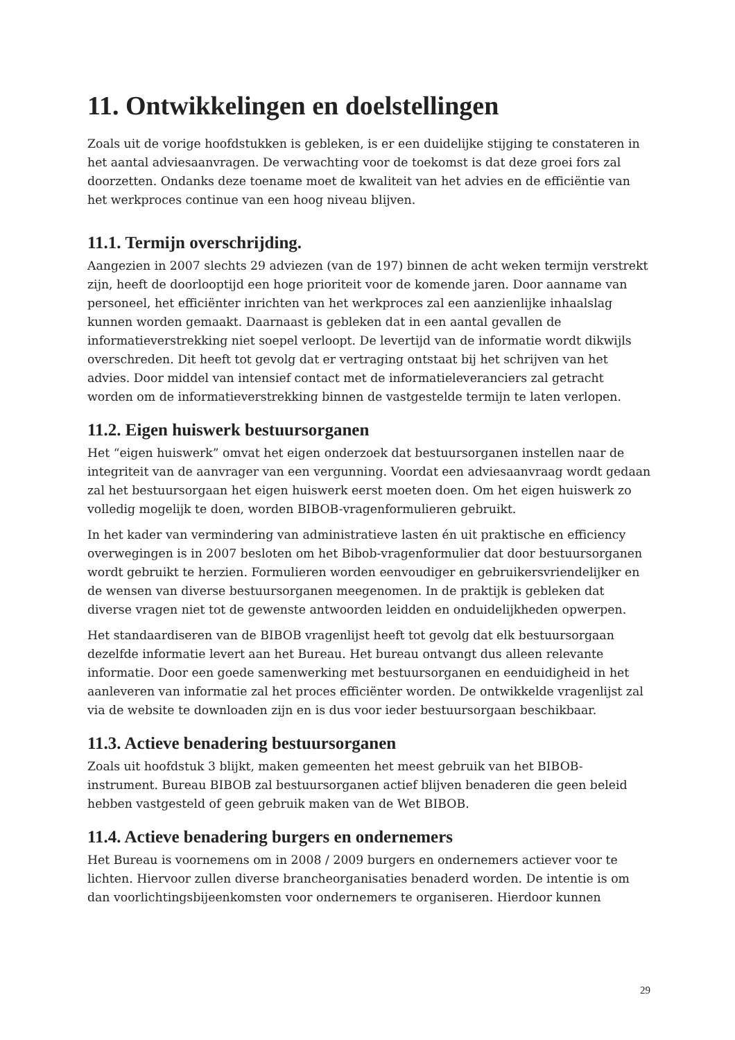11. Ontwikkelingen en doelstellingen
Zoals uit de vorige hoofdstukken is gebleken, is er een duidelijke stijging te constateren in het aantal adviesaanvragen. De verwachting voor de toekomst is dat deze groei fors zal doorzetten. Ondanks deze toename moet de kwaliteit van het advies en de efficiëntie van het werkproces continue van een hoog niveau blijven.
11.1. Termijn overschrijding.
Aangezien in 2007 slechts 29 adviezen (van de 197) binnen de acht weken termijn verstrekt zijn, heeft de doorlooptijd een hoge prioriteit voor de komende jaren. Door aanname van personeel, het efficiënter inrichten van het werkproces zal een aanzienlijke inhaalslag kunnen worden gemaakt. Daarnaast is gebleken dat in een aantal gevallen de informatieverstrekking niet soepel verloopt. De levertijd van de informatie wordt dikwijls overschreden. Dit heeft tot gevolg dat er vertraging ontstaat bij het schrijven van het advies. Door middel van intensief contact met de informatieleveranciers zal getracht worden om de informatieverstrekking binnen de vastgestelde termijn te laten verlopen.
11.2. Eigen huiswerk bestuursorganen
Het “eigen huiswerk” omvat het eigen onderzoek dat bestuursorganen instellen naar de integriteit van de aanvrager van een vergunning. Voordat een adviesaanvraag wordt gedaan zal het bestuursorgaan het eigen huiswerk eerst moeten doen. Om het eigen huiswerk zo volledig mogelijk te doen, worden BIBOB-vragenformulieren gebruikt.
In het kader van vermindering van administratieve lasten én uit praktische en efficiency overwegingen is in 2007 besloten om het Bibob-vragenformulier dat door bestuursorganen wordt gebruikt te herzien. Formulieren worden eenvoudiger en gebruikersvriendelijker en de wensen van diverse bestuursorganen meegenomen. In de praktijk is gebleken dat diverse vragen niet tot de gewenste antwoorden leidden en onduidelijkheden opwerpen.
Het standaardiseren van de BIBOB vragenlijst heeft tot gevolg dat elk bestuursorgaan dezelfde informatie levert aan het Bureau. Het bureau ontvangt dus alleen relevante informatie. Door een goede samenwerking met bestuursorganen en eenduidigheid in het aanleveren van informatie zal het proces efficiënter worden. De ontwikkelde vragenlijst zal via de website te downloaden zijn en is dus voor ieder bestuursorgaan beschikbaar.
11.3. Actieve benadering bestuursorganen
Zoals uit hoofdstuk 3 blijkt, maken gemeenten het meest gebruik van het BIBOB-instrument. Bureau BIBOB zal bestuursorganen actief blijven benaderen die geen beleid hebben vastgesteld of geen gebruik maken van de Wet BIBOB.
11.4. Actieve benadering burgers en ondernemers
Het Bureau is voornemens om in 2008 / 2009 burgers en ondernemers actiever voor te lichten. Hiervoor zullen diverse brancheorganisaties benaderd worden. De intentie is om dan voorlichtingsbijeenkomsten voor ondernemers te organiseren. Hierdoor kunnen
29